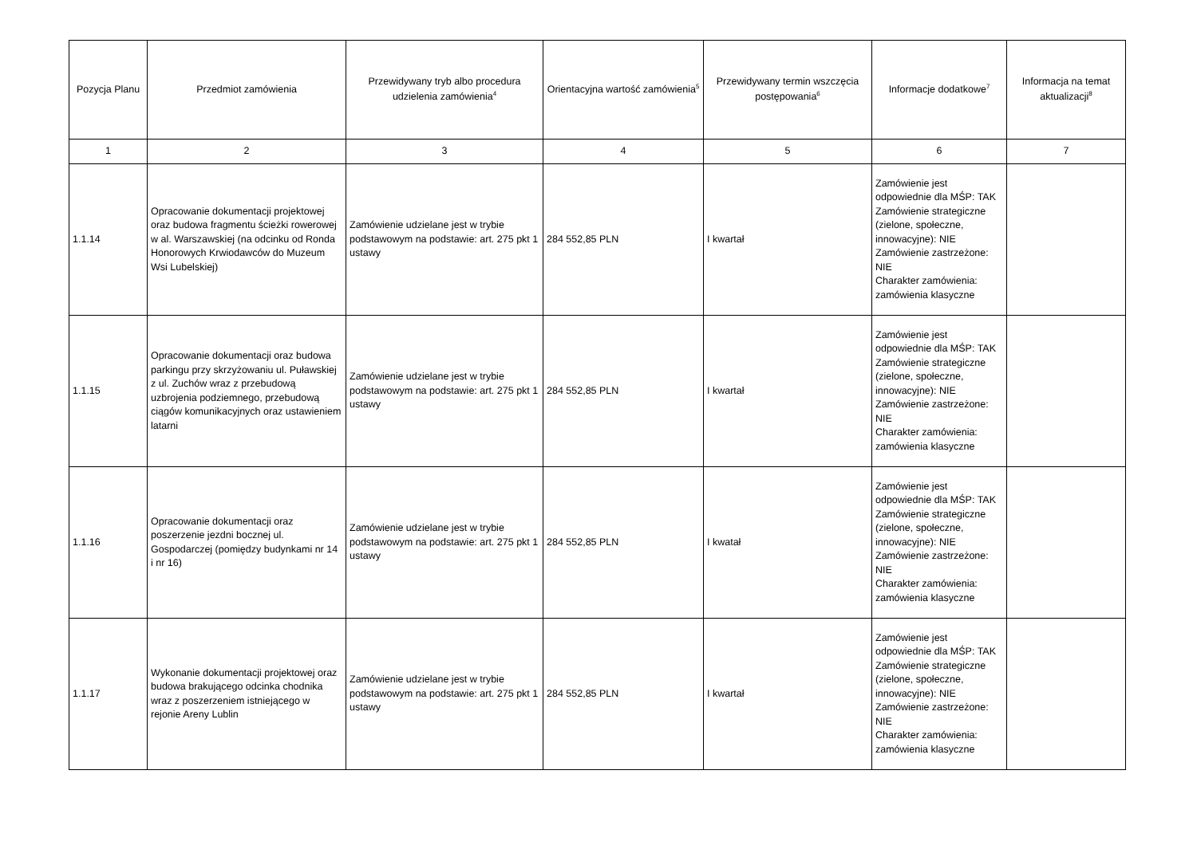| Pozycja Planu | Przedmiot zamówienia | Przewidywany tryb albo procedura udzielenia zamówienia<sup>4</sup> | Orientacyjna wartość zamówienia<sup>5</sup> | Przewidywany termin wszczęcia postępowania<sup>6</sup> | Informacje dodatkowe<sup>7</sup> | Informacja na temat aktualizacji<sup>8</sup> |
| --- | --- | --- | --- | --- | --- | --- |
| 1 | 2 | 3 | 4 | 5 | 6 | 7 |
| 1.1.14 | Opracowanie dokumentacji projektowej oraz budowa fragmentu ścieżki rowerowej w al. Warszawskiej (na odcinku od Ronda Honorowych Krwiodawców do Muzeum Wsi Lubelskiej) | Zamówienie udzielane jest w trybie podstawowym na podstawie: art. 275 pkt 1 ustawy | 284 552,85 PLN | I kwartał | Zamówienie jest odpowiednie dla MŚP: TAK Zamówienie strategiczne (zielone, społeczne, innowacyjne): NIE Zamówienie zastrzeżone: NIE Charakter zamówienia: zamówienia klasyczne | |
| 1.1.15 | Opracowanie dokumentacji oraz budowa parkingu przy skrzyżowaniu ul. Puławskiej z ul. Zuchów wraz z przebudową uzbrojenia podziemnego, przebudową ciągów komunikacyjnych oraz ustawieniem latarni | Zamówienie udzielane jest w trybie podstawowym na podstawie: art. 275 pkt 1 ustawy | 284 552,85 PLN | I kwartał | Zamówienie jest odpowiednie dla MŚP: TAK Zamówienie strategiczne (zielone, społeczne, innowacyjne): NIE Zamówienie zastrzeżone: NIE Charakter zamówienia: zamówienia klasyczne | |
| 1.1.16 | Opracowanie dokumentacji oraz poszerzenie jezdni bocznej ul. Gospodarczej (pomiędzy budynkami nr 14 i nr 16) | Zamówienie udzielane jest w trybie podstawowym na podstawie: art. 275 pkt 1 ustawy | 284 552,85 PLN | I kwatał | Zamówienie jest odpowiednie dla MŚP: TAK Zamówienie strategiczne (zielone, społeczne, innowacyjne): NIE Zamówienie zastrzeżone: NIE Charakter zamówienia: zamówienia klasyczne | |
| 1.1.17 | Wykonanie dokumentacji projektowej oraz budowa brakującego odcinka chodnika wraz z poszerzeniem istniejącego w rejonie Areny Lublin | Zamówienie udzielane jest w trybie podstawowym na podstawie: art. 275 pkt 1 ustawy | 284 552,85 PLN | I kwartał | Zamówienie jest odpowiednie dla MŚP: TAK Zamówienie strategiczne (zielone, społeczne, innowacyjne): NIE Zamówienie zastrzeżone: NIE Charakter zamówienia: zamówienia klasyczne | |